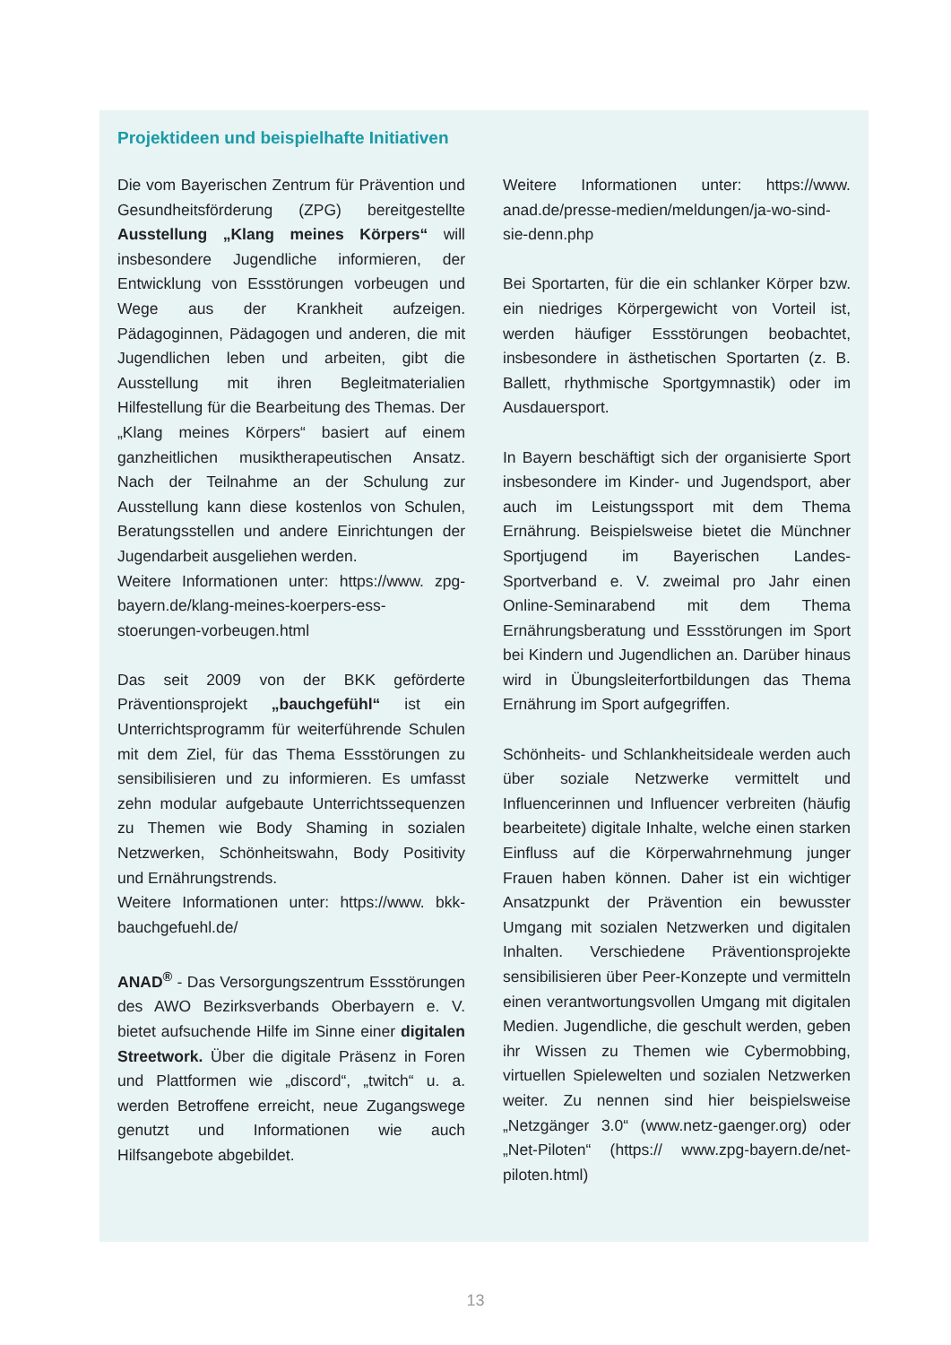Projektideen und beispielhafte Initiativen
Die vom Bayerischen Zentrum für Prävention und Gesundheitsförderung (ZPG) bereitgestellte Ausstellung „Klang meines Körpers“ will insbesondere Jugendliche informieren, der Entwicklung von Essstörungen vorbeugen und Wege aus der Krankheit aufzeigen. Pädagoginnen, Pädagogen und anderen, die mit Jugendlichen leben und arbeiten, gibt die Ausstellung mit ihren Begleitmaterialien Hilfestellung für die Bearbeitung des Themas. Der „Klang meines Körpers“ basiert auf einem ganzheitlichen musiktherapeutischen Ansatz. Nach der Teilnahme an der Schulung zur Ausstellung kann diese kostenlos von Schulen, Beratungsstellen und andere Einrichtungen der Jugendarbeit ausgeliehen werden.
Weitere Informationen unter: https://www. zpg-bayern.de/klang-meines-koerpers-ess-stoerungen-vorbeugen.html
Das seit 2009 von der BKK geförderte Präventionsprojekt „bauchgefühl“ ist ein Unterrichtsprogramm für weiterführende Schulen mit dem Ziel, für das Thema Essstörungen zu sensibilisieren und zu informieren. Es umfasst zehn modular aufgebaute Unterrichtssequenzen zu Themen wie Body Shaming in sozialen Netzwerken, Schönheitswahn, Body Positivity und Ernährungstrends.
Weitere Informationen unter: https://www. bkk-bauchgefuehl.de/
ANAD<sup>®</sup> - Das Versorgungszentrum Essstörungen des AWO Bezirksverbands Oberbayern e. V. bietet aufsuchende Hilfe im Sinne einer digitalen Streetwork. Über die digitale Präsenz in Foren und Plattformen wie „discord“, „twitch“ u. a. werden Betroffene erreicht, neue Zugangswege genutzt und Informationen wie auch Hilfsangebote abgebildet.
Weitere Informationen unter: https://www. anad.de/presse-medien/meldungen/ja-wo-sind-sie-denn.php
Bei Sportarten, für die ein schlanker Körper bzw. ein niedriges Körpergewicht von Vorteil ist, werden häufiger Essstörungen beobachtet, insbesondere in ästhetischen Sportarten (z. B. Ballett, rhythmische Sportgymnastik) oder im Ausdauersport.
In Bayern beschäftigt sich der organisierte Sport insbesondere im Kinder- und Jugendsport, aber auch im Leistungssport mit dem Thema Ernährung. Beispielsweise bietet die Münchner Sportjugend im Bayerischen Landes-Sportverband e. V. zweimal pro Jahr einen Online-Seminarabend mit dem Thema Ernährungsberatung und Essstörungen im Sport bei Kindern und Jugendlichen an. Darüber hinaus wird in Übungsleiterfortbildungen das Thema Ernährung im Sport aufgegriffen.
Schönheits- und Schlankheitsideale werden auch über soziale Netzwerke vermittelt und Influencerinnen und Influencer verbreiten (häufig bearbeitete) digitale Inhalte, welche einen starken Einfluss auf die Körperwahrnehmung junger Frauen haben können. Daher ist ein wichtiger Ansatzpunkt der Prävention ein bewusster Umgang mit sozialen Netzwerken und digitalen Inhalten. Verschiedene Präventionsprojekte sensibilisieren über Peer-Konzepte und vermitteln einen verantwortungsvollen Umgang mit digitalen Medien. Jugendliche, die geschult werden, geben ihr Wissen zu Themen wie Cybermobbing, virtuellen Spielewelten und sozialen Netzwerken weiter. Zu nennen sind hier beispielsweise „Netzgänger 3.0“ (www.netz-gaenger.org) oder „Net-Piloten“ (https:// www.zpg-bayern.de/net-piloten.html)
13